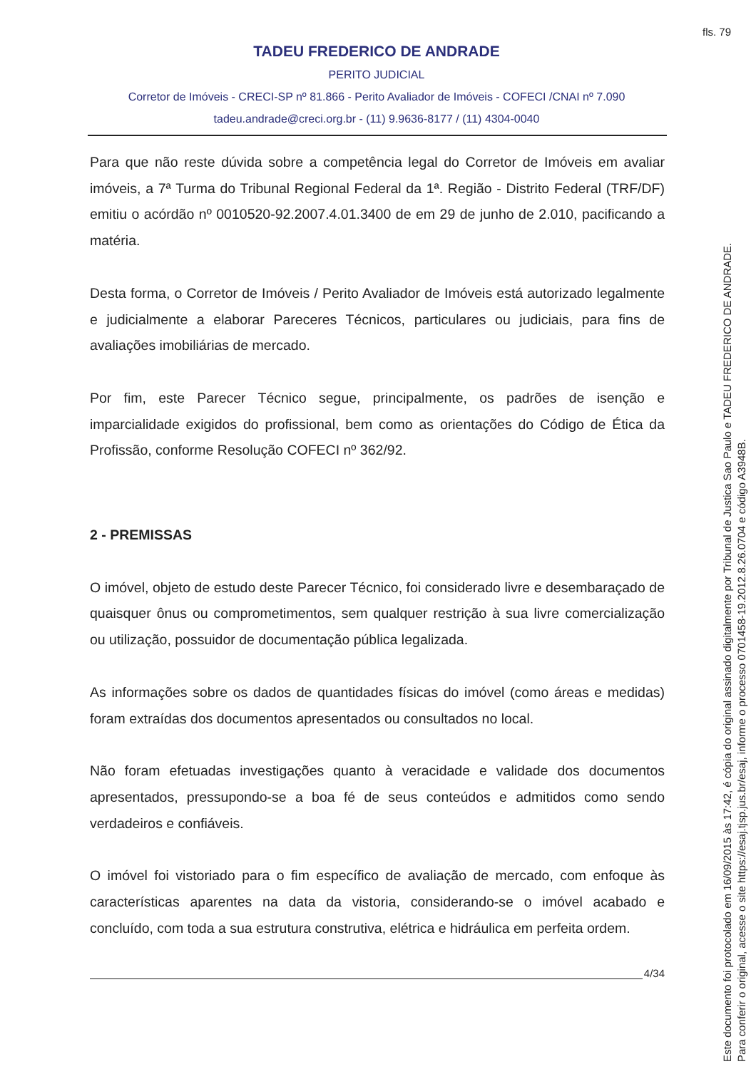fls. 79
TADEU FREDERICO DE ANDRADE
PERITO JUDICIAL
Corretor de Imóveis - CRECI-SP nº 81.866 - Perito Avaliador de Imóveis - COFECI /CNAI nº 7.090
tadeu.andrade@creci.org.br - (11) 9.9636-8177 / (11) 4304-0040
Para que não reste dúvida sobre a competência legal do Corretor de Imóveis em avaliar imóveis, a 7ª Turma do Tribunal Regional Federal da 1ª. Região - Distrito Federal (TRF/DF) emitiu o acórdão nº 0010520-92.2007.4.01.3400 de em 29 de junho de 2.010, pacificando a matéria.
Desta forma, o Corretor de Imóveis / Perito Avaliador de Imóveis está autorizado legalmente e judicialmente a elaborar Pareceres Técnicos, particulares ou judiciais, para fins de avaliações imobiliárias de mercado.
Por fim, este Parecer Técnico segue, principalmente, os padrões de isenção e imparcialidade exigidos do profissional, bem como as orientações do Código de Ética da Profissão, conforme Resolução COFECI nº 362/92.
2 - PREMISSAS
O imóvel, objeto de estudo deste Parecer Técnico, foi considerado livre e desembaraçado de quaisquer ônus ou comprometimentos, sem qualquer restrição à sua livre comercialização ou utilização, possuidor de documentação pública legalizada.
As informações sobre os dados de quantidades físicas do imóvel (como áreas e medidas) foram extraídas dos documentos apresentados ou consultados no local.
Não foram efetuadas investigações quanto à veracidade e validade dos documentos apresentados, pressupondo-se a boa fé de seus conteúdos e admitidos como sendo verdadeiros e confiáveis.
O imóvel foi vistoriado para o fim específico de avaliação de mercado, com enfoque às características aparentes na data da vistoria, considerando-se o imóvel acabado e concluído, com toda a sua estrutura construtiva, elétrica e hidráulica em perfeita ordem.
4/34
Este documento foi protocolado em 16/09/2015 às 17:42, é cópia do original assinado digitalmente por Tribunal de Justica Sao Paulo e TADEU FREDERICO DE ANDRADE.
Para conferir o original, acesse o site https://esaj.tjsp.jus.br/esaj, informe o processo 0701458-19.2012.8.26.0704 e código A3948B.